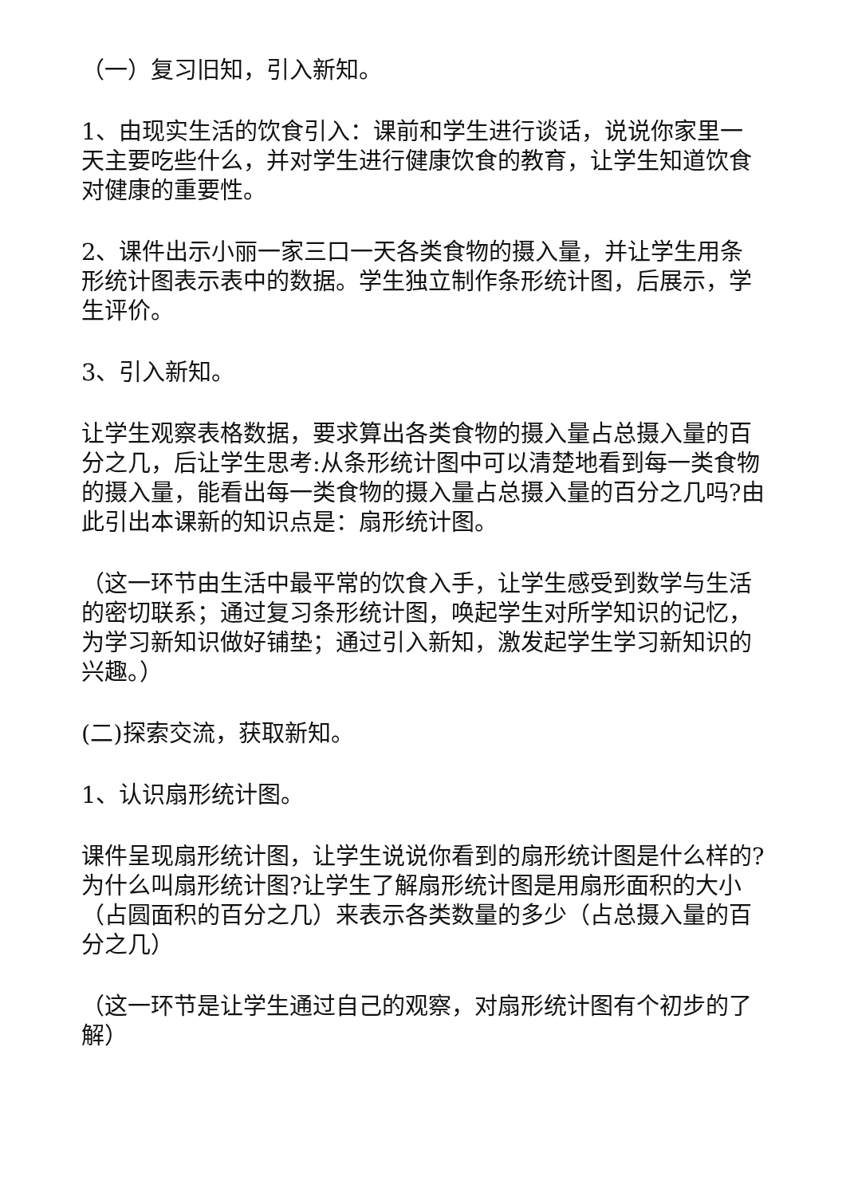（一）复习旧知，引入新知。
1、由现实生活的饮食引入：课前和学生进行谈话，说说你家里一天主要吃些什么，并对学生进行健康饮食的教育，让学生知道饮食对健康的重要性。
2、课件出示小丽一家三口一天各类食物的摄入量，并让学生用条形统计图表示表中的数据。学生独立制作条形统计图，后展示，学生评价。
3、引入新知。
让学生观察表格数据，要求算出各类食物的摄入量占总摄入量的百分之几，后让学生思考:从条形统计图中可以清楚地看到每一类食物的摄入量，能看出每一类食物的摄入量占总摄入量的百分之几吗?由此引出本课新的知识点是：扇形统计图。
（这一环节由生活中最平常的饮食入手，让学生感受到数学与生活的密切联系；通过复习条形统计图，唤起学生对所学知识的记忆，为学习新知识做好铺垫；通过引入新知，激发起学生学习新知识的兴趣。）
(二)探索交流，获取新知。
1、认识扇形统计图。
课件呈现扇形统计图，让学生说说你看到的扇形统计图是什么样的?为什么叫扇形统计图?让学生了解扇形统计图是用扇形面积的大小（占圆面积的百分之几）来表示各类数量的多少（占总摄入量的百分之几）
（这一环节是让学生通过自己的观察，对扇形统计图有个初步的了解）